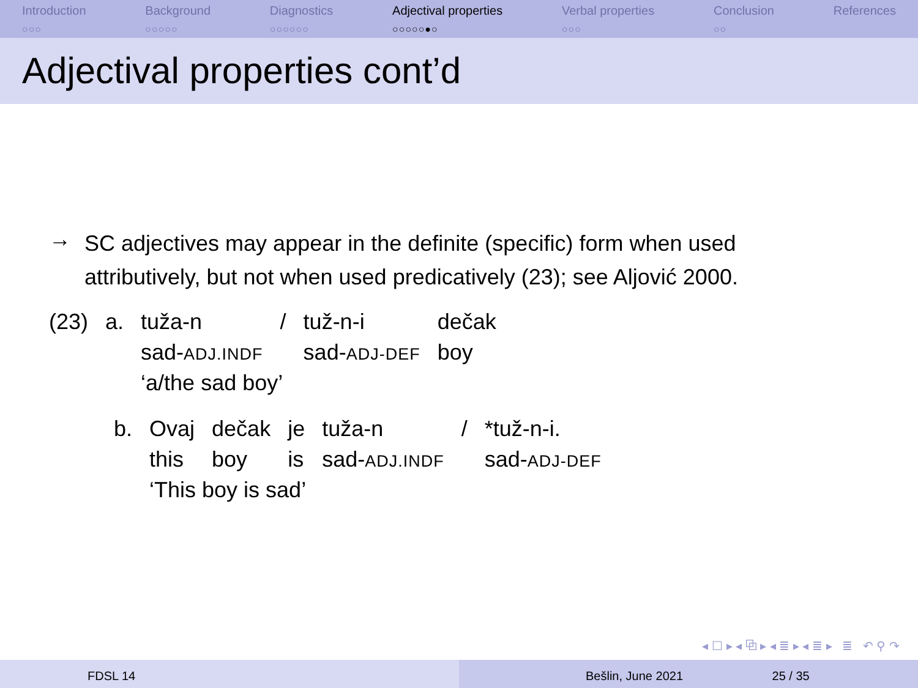Introduction
○○○
Background
○○○○○
Diagnostics
○○○○○○
Adjectival properties
○○○○○●○
Verbal properties
○○○
Conclusion
○○
References
Adjectival properties cont’d
→
SC adjectives may appear in the definite (specific) form when used attributively, but not when used predicatively (23); see Aljović 2000.
| (23) | a. | tuža-n | / | tuž-n-i | dečak |
| | | sad- ADJ.INDF | | sad- ADJ-DEF | boy |
| | | ‘a/the sad boy’ | | | |
| b. | Ovaj | dečak | je | tuža-n | / | *tuž-n-i. |
| | this | boy | is | sad- ADJ.INDF | | sad- ADJ-DEF |
| | ‘This boy is sad’ | | | | | |
◂ ☐ ▸ ◂ ⧉ ▸ ◂ ≣ ▸ ◂ ≣ ▸ ≣ ↶ ⚲ ↷
FDSL 14 Bešlin, June 2021 25 / 35